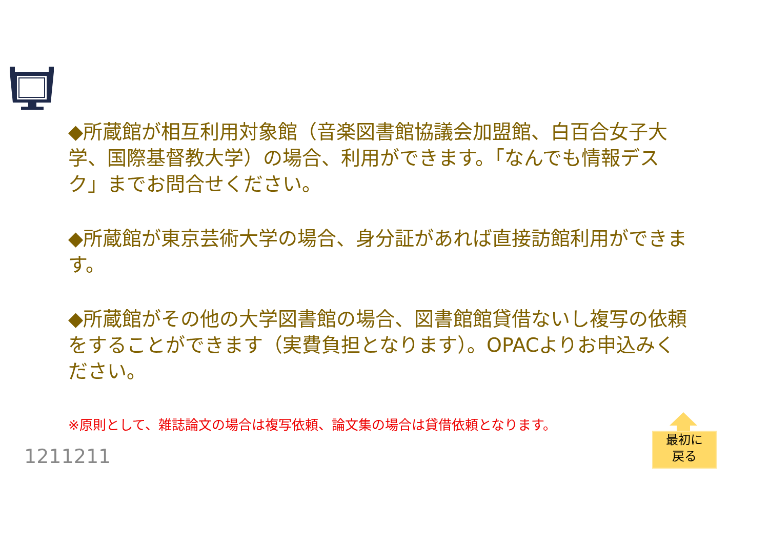◆所蔵館が相互利用対象館（音楽図書館協議会加盟館、白百合女子大学、国際基督教大学）の場合、利用ができます。「なんでも情報デスク」までお問合せください。
◆所蔵館が東京芸術大学の場合、身分証があれば直接訪館利用ができます。
◆所蔵館がその他の大学図書館の場合、図書館館貸借ないし複写の依頼をすることができます（実費負担となります）。OPACよりお申込みください。
※原則として、雑誌論文の場合は複写依頼、論文集の場合は貸借依頼となります。
1211211
最初に
戻る